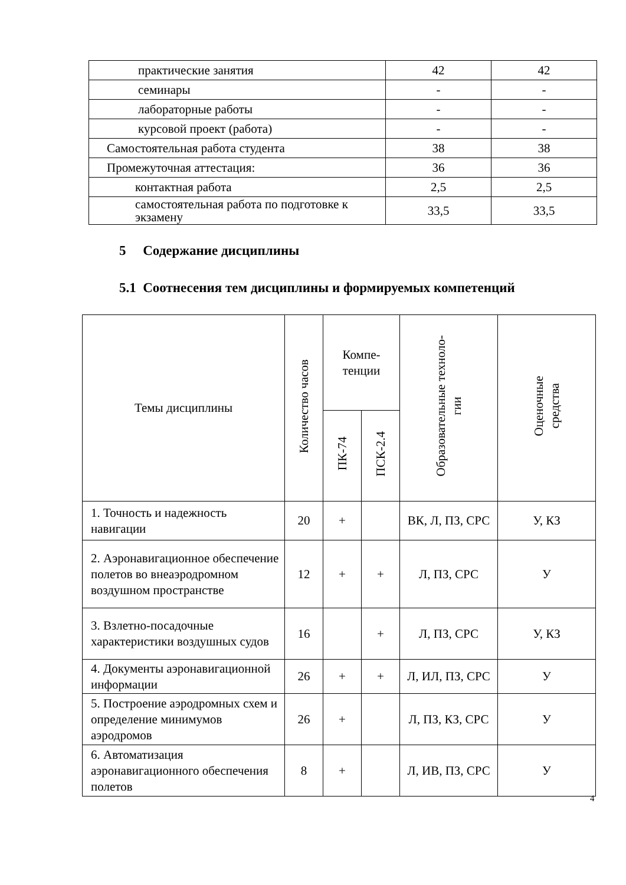| практические занятия | 42 | 42 |
| семинары | - | - |
| лабораторные работы | - | - |
| курсовой проект (работа) | - | - |
| Самостоятельная работа студента | 38 | 38 |
| Промежуточная аттестация: | 36 | 36 |
| контактная работа | 2,5 | 2,5 |
| самостоятельная работа по подготовке к экзамену | 33,5 | 33,5 |
5 Содержание дисциплины
5.1 Соотнесения тем дисциплины и формируемых компетенций
| Темы дисциплины | Количество часов | Компе- тенции | | Образовательные техноло- гии | Оценочные средства |
| --- | --- | --- | --- | --- | --- |
| | | ПК-74 | ПСК-2.4 | | |
| 1. Точность и надежность навигации | 20 | + | | ВК, Л, ПЗ, СРС | У, КЗ |
| 2. Аэронавигационное обеспечение полетов во внеаэродромном воздушном пространстве | 12 | + | + | Л, ПЗ, СРС | У |
| 3. Взлетно-посадочные характеристики воздушных судов | 16 | | + | Л, ПЗ, СРС | У, КЗ |
| 4. Документы аэронавигационной информации | 26 | + | + | Л, ИЛ, ПЗ, СРС | У |
| 5. Построение аэродромных схем и определение минимумов аэродромов | 26 | + | | Л, ПЗ, КЗ, СРС | У |
| 6. Автоматизация аэронавигационного обеспечения полетов | 8 | + | | Л, ИВ, ПЗ, СРС | У |
4